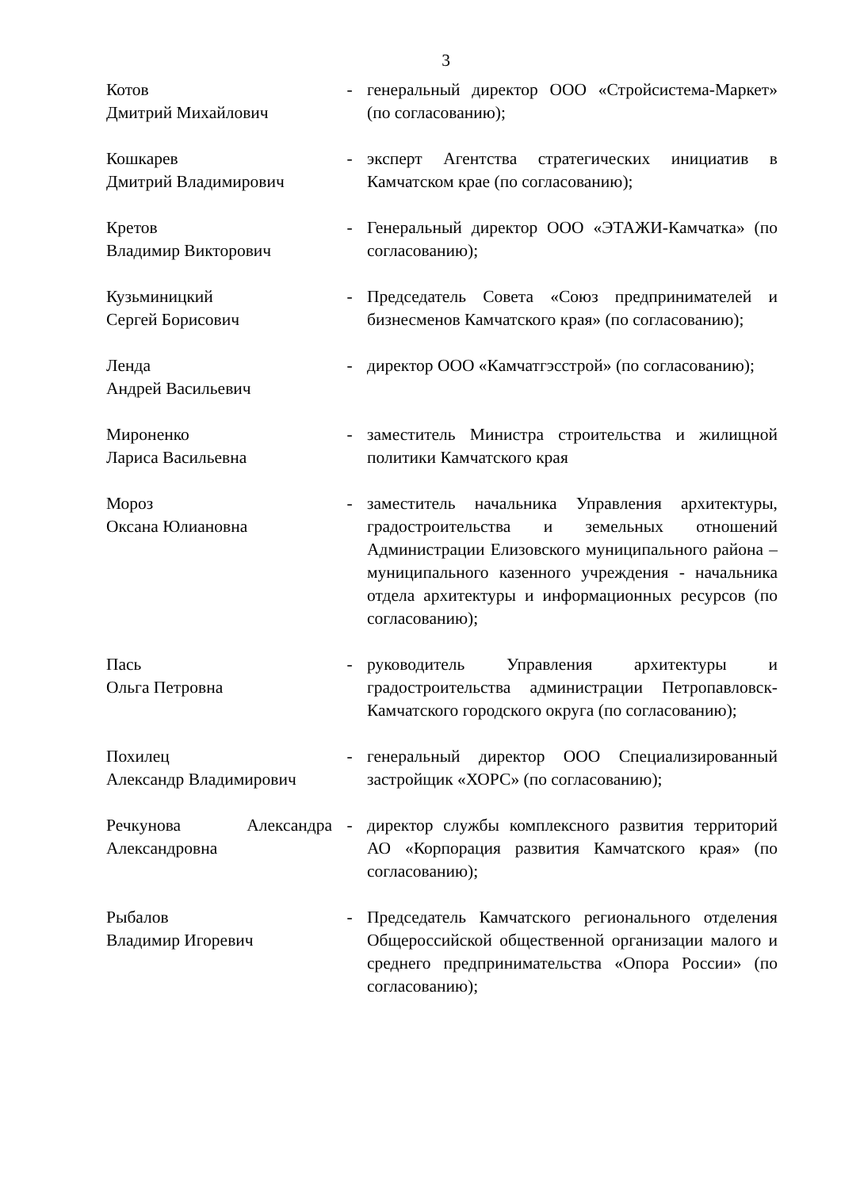3
| Котов Дмитрий Михайлович | - | генеральный директор ООО «Стройсистема-Маркет» (по согласованию); |
| Кошкарев Дмитрий Владимирович | - | эксперт Агентства стратегических инициатив в Камчатском крае (по согласованию); |
| Кретов Владимир Викторович | - | Генеральный директор ООО «ЭТАЖИ-Камчатка» (по согласованию); |
| Кузьминицкий Сергей Борисович | - | Председатель Совета «Союз предпринимателей и бизнесменов Камчатского края» (по согласованию); |
| Ленда Андрей Васильевич | - | директор ООО «Камчатгэсстрой» (по согласованию); |
| Мироненко Лариса Васильевна | - | заместитель Министра строительства и жилищной политики Камчатского края |
| Мороз Оксана Юлиановна | - | заместитель начальника Управления архитектуры, градостроительства и земельных отношений Администрации Елизовского муниципального района – муниципального казенного учреждения - начальника отдела архитектуры и информационных ресурсов (по согласованию); |
| Пась Ольга Петровна | - | руководитель Управления архитектуры и градостроительства администрации Петропавловск-Камчатского городского округа (по согласованию); |
| Похилец Александр Владимирович | - | генеральный директор ООО Специализированный застройщик «ХОРС» (по согласованию); |
| Речкунова Александра Александровна | - | директор службы комплексного развития территорий АО «Корпорация развития Камчатского края» (по согласованию); |
| Рыбалов Владимир Игоревич | - | Председатель Камчатского регионального отделения Общероссийской общественной организации малого и среднего предпринимательства «Опора России» (по согласованию); |